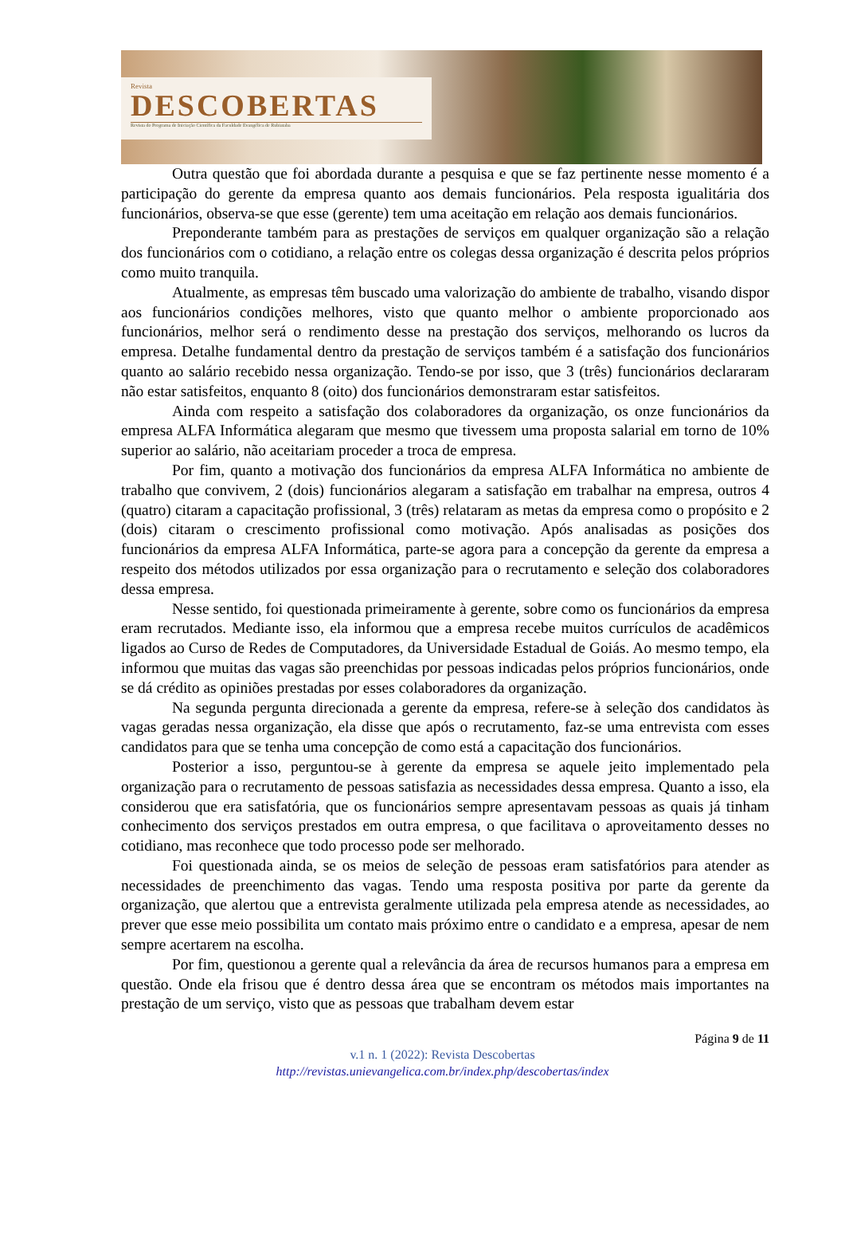Revista
DESCOBERTAS
Revista do Programa de Iniciação Científica da Faculdade Evangélica de Rubiataba
Outra questão que foi abordada durante a pesquisa e que se faz pertinente nesse momento é a participação do gerente da empresa quanto aos demais funcionários. Pela resposta igualitária dos funcionários, observa-se que esse (gerente) tem uma aceitação em relação aos demais funcionários.
Preponderante também para as prestações de serviços em qualquer organização são a relação dos funcionários com o cotidiano, a relação entre os colegas dessa organização é descrita pelos próprios como muito tranquila.
Atualmente, as empresas têm buscado uma valorização do ambiente de trabalho, visando dispor aos funcionários condições melhores, visto que quanto melhor o ambiente proporcionado aos funcionários, melhor será o rendimento desse na prestação dos serviços, melhorando os lucros da empresa. Detalhe fundamental dentro da prestação de serviços também é a satisfação dos funcionários quanto ao salário recebido nessa organização. Tendo-se por isso, que 3 (três) funcionários declararam não estar satisfeitos, enquanto 8 (oito) dos funcionários demonstraram estar satisfeitos.
Ainda com respeito a satisfação dos colaboradores da organização, os onze funcionários da empresa ALFA Informática alegaram que mesmo que tivessem uma proposta salarial em torno de 10% superior ao salário, não aceitariam proceder a troca de empresa.
Por fim, quanto a motivação dos funcionários da empresa ALFA Informática no ambiente de trabalho que convivem, 2 (dois) funcionários alegaram a satisfação em trabalhar na empresa, outros 4 (quatro) citaram a capacitação profissional, 3 (três) relataram as metas da empresa como o propósito e 2 (dois) citaram o crescimento profissional como motivação. Após analisadas as posições dos funcionários da empresa ALFA Informática, parte-se agora para a concepção da gerente da empresa a respeito dos métodos utilizados por essa organização para o recrutamento e seleção dos colaboradores dessa empresa.
Nesse sentido, foi questionada primeiramente à gerente, sobre como os funcionários da empresa eram recrutados. Mediante isso, ela informou que a empresa recebe muitos currículos de acadêmicos ligados ao Curso de Redes de Computadores, da Universidade Estadual de Goiás. Ao mesmo tempo, ela informou que muitas das vagas são preenchidas por pessoas indicadas pelos próprios funcionários, onde se dá crédito as opiniões prestadas por esses colaboradores da organização.
Na segunda pergunta direcionada a gerente da empresa, refere-se à seleção dos candidatos às vagas geradas nessa organização, ela disse que após o recrutamento, faz-se uma entrevista com esses candidatos para que se tenha uma concepção de como está a capacitação dos funcionários.
Posterior a isso, perguntou-se à gerente da empresa se aquele jeito implementado pela organização para o recrutamento de pessoas satisfazia as necessidades dessa empresa. Quanto a isso, ela considerou que era satisfatória, que os funcionários sempre apresentavam pessoas as quais já tinham conhecimento dos serviços prestados em outra empresa, o que facilitava o aproveitamento desses no cotidiano, mas reconhece que todo processo pode ser melhorado.
Foi questionada ainda, se os meios de seleção de pessoas eram satisfatórios para atender as necessidades de preenchimento das vagas. Tendo uma resposta positiva por parte da gerente da organização, que alertou que a entrevista geralmente utilizada pela empresa atende as necessidades, ao prever que esse meio possibilita um contato mais próximo entre o candidato e a empresa, apesar de nem sempre acertarem na escolha.
Por fim, questionou a gerente qual a relevância da área de recursos humanos para a empresa em questão. Onde ela frisou que é dentro dessa área que se encontram os métodos mais importantes na prestação de um serviço, visto que as pessoas que trabalham devem estar
Página 9 de 11
v.1 n. 1 (2022): Revista Descobertas
http://revistas.unievangelica.com.br/index.php/descobertas/index